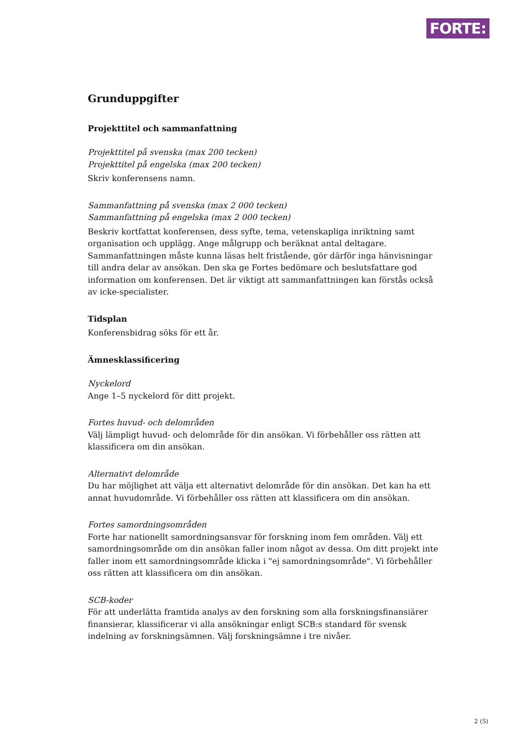FORTE:
Grunduppgifter
Projekttitel och sammanfattning
Projekttitel på svenska (max 200 tecken)
Projekttitel på engelska (max 200 tecken)
Skriv konferensens namn.
Sammanfattning på svenska (max 2 000 tecken)
Sammanfattning på engelska (max 2 000 tecken)
Beskriv kortfattat konferensen, dess syfte, tema, vetenskapliga inriktning samt organisation och upplägg. Ange målgrupp och beräknat antal deltagare. Sammanfattningen måste kunna läsas helt fristående, gör därför inga hänvisningar till andra delar av ansökan. Den ska ge Fortes bedömare och beslutsfattare god information om konferensen. Det är viktigt att sammanfattningen kan förstås också av icke-specialister.
Tidsplan
Konferensbidrag söks för ett år.
Ämnesklassificering
Nyckelord
Ange 1–5 nyckelord för ditt projekt.
Fortes huvud- och delområden
Välj lämpligt huvud- och delområde för din ansökan. Vi förbehåller oss rätten att klassificera om din ansökan.
Alternativt delområde
Du har möjlighet att välja ett alternativt delområde för din ansökan. Det kan ha ett annat huvudområde. Vi förbehåller oss rätten att klassificera om din ansökan.
Fortes samordningsområden
Forte har nationellt samordningsansvar för forskning inom fem områden. Välj ett samordningsområde om din ansökan faller inom något av dessa. Om ditt projekt inte faller inom ett samordningsområde klicka i "ej samordningsområde". Vi förbehåller oss rätten att klassificera om din ansökan.
SCB-koder
För att underlätta framtida analys av den forskning som alla forskningsfinansiärer finansierar, klassificerar vi alla ansökningar enligt SCB:s standard för svensk indelning av forskningsämnen. Välj forskningsämne i tre nivåer.
2 (5)